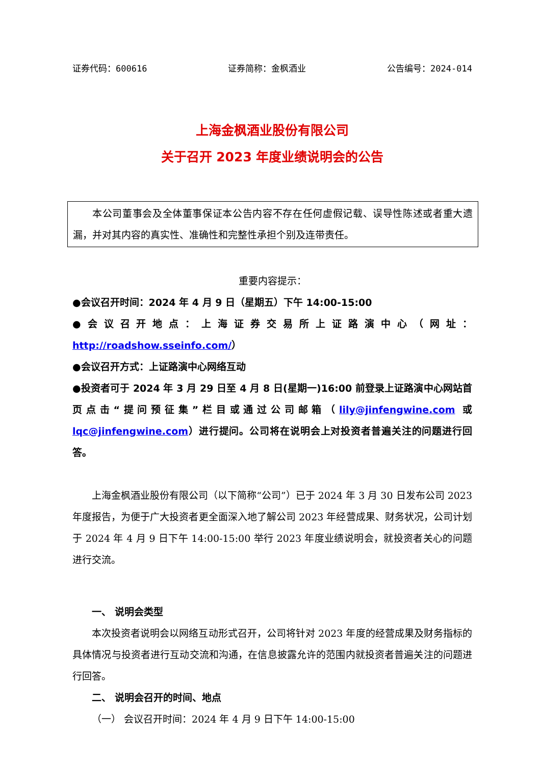证券代码：600616 证券简称：金枫酒业 公告编号：2024-014
上海金枫酒业股份有限公司
关于召开 2023 年度业绩说明会的公告
本公司董事会及全体董事保证本公告内容不存在任何虚假记载、误导性陈述或者重大遗漏，并对其内容的真实性、准确性和完整性承担个别及连带责任。
重要内容提示：
●会议召开时间：2024 年 4 月 9 日（星期五）下午 14:00-15:00
●会议召开地点：上海证券交易所上证路演中心（网址：http://roadshow.sseinfo.com/）
●会议召开方式：上证路演中心网络互动
●投资者可于 2024 年 3 月 29 日至 4 月 8 日(星期一)16:00 前登录上证路演中心网站首页点击“提问预征集”栏目或通过公司邮箱（lily@jinfengwine.com 或 lqc@jinfengwine.com）进行提问。公司将在说明会上对投资者普遍关注的问题进行回答。
上海金枫酒业股份有限公司（以下简称“公司”）已于 2024 年 3 月 30 日发布公司 2023 年度报告，为便于广大投资者更全面深入地了解公司 2023 年经营成果、财务状况，公司计划于 2024 年 4 月 9 日下午 14:00-15:00 举行 2023 年度业绩说明会，就投资者关心的问题进行交流。
一、 说明会类型
本次投资者说明会以网络互动形式召开，公司将针对 2023 年度的经营成果及财务指标的具体情况与投资者进行互动交流和沟通，在信息披露允许的范围内就投资者普遍关注的问题进行回答。
二、 说明会召开的时间、地点
（一） 会议召开时间：2024 年 4 月 9 日下午 14:00-15:00